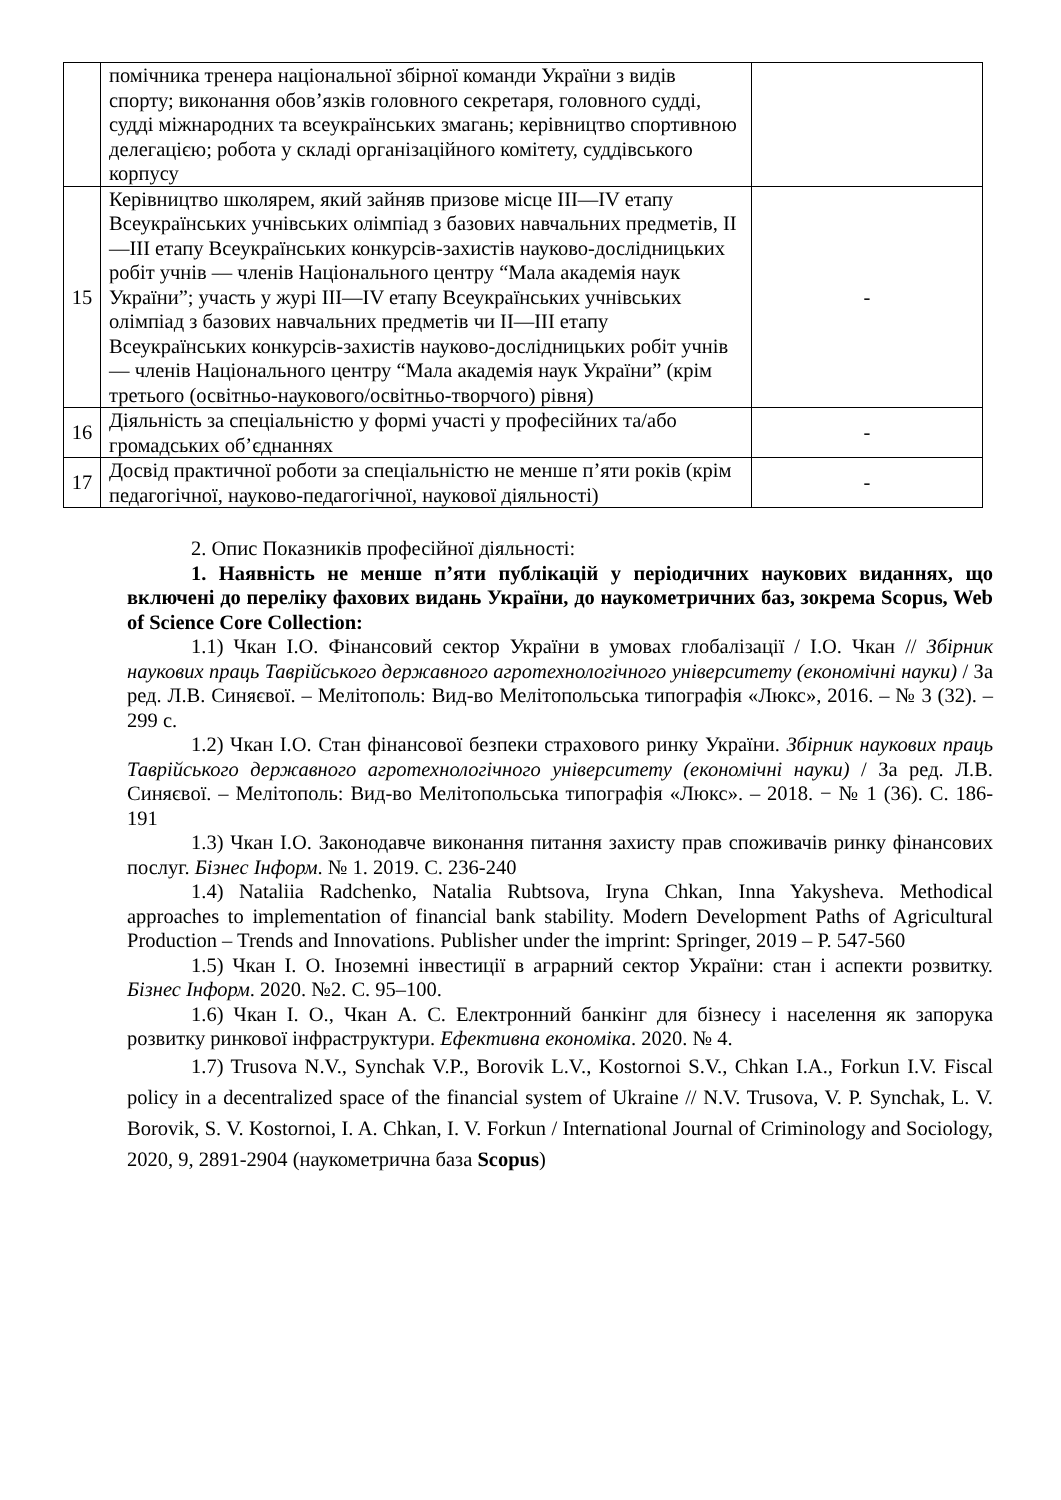| | помічника тренера національної збірної команди України з видів спорту; виконання обов’язків головного секретаря, головного судді, судді міжнародних та всеукраїнських змагань; керівництво спортивною делегацією; робота у складі організаційного комітету, суддівського корпусу | |
| 15 | Керівництво школярем, який зайняв призове місце III—IV етапу Всеукраїнських учнівських олімпіад з базових навчальних предметів, II—III етапу Всеукраїнських конкурсів-захистів науково-дослідницьких робіт учнів — членів Національного центру “Мала академія наук України”; участь у журі III—IV етапу Всеукраїнських учнівських олімпіад з базових навчальних предметів чи II—III етапу Всеукраїнських конкурсів-захистів науково-дослідницьких робіт учнів — членів Національного центру “Мала академія наук України” (крім третього (освітньо-наукового/освітньо-творчого) рівня) | - |
| 16 | Діяльність за спеціальністю у формі участі у професійних та/або громадських об’єднаннях | - |
| 17 | Досвід практичної роботи за спеціальністю не менше п’яти років (крім педагогічної, науково-педагогічної, наукової діяльності) | - |
2. Опис Показників професійної діяльності:
1. Наявність не менше п’яти публікацій у періодичних наукових виданнях, що включені до переліку фахових видань України, до наукометричних баз, зокрема Scopus, Web of Science Core Collection:
1.1) Чкан І.О. Фінансовий сектор України в умовах глобалізації / І.О. Чкан // Збірник наукових праць Таврійського державного агротехнологічного університету (економічні науки) / За ред. Л.В. Синяєвої. – Мелітополь: Вид-во Мелітопольська типографія «Люкс», 2016. – № 3 (32). – 299 с.
1.2) Чкан І.О. Стан фінансової безпеки страхового ринку України. Збірник наукових праць Таврійського державного агротехнологічного університету (економічні науки) / За ред. Л.В. Синяєвої. – Мелітополь: Вид-во Мелітопольська типографія «Люкс». – 2018. − № 1 (36). С. 186-191
1.3) Чкан І.О. Законодавче виконання питання захисту прав споживачів ринку фінансових послуг. Бізнес Інформ. № 1. 2019. С. 236-240
1.4) Nataliia Radchenko, Natalia Rubtsova, Iryna Chkan, Inna Yakysheva. Methodical approaches to implementation of financial bank stability. Modern Development Paths of Agricultural Production – Trends and Innovations. Publisher under the imprint: Springer, 2019 – P. 547-560
1.5) Чкан І. О. Іноземні інвестиції в аграрний сектор України: стан і аспекти розвитку. Бізнес Інформ. 2020. №2. С. 95–100.
1.6) Чкан І. О., Чкан А. С. Електронний банкінг для бізнесу і населення як запорука розвитку ринкової інфраструктури. Ефективна економіка. 2020. № 4.
1.7) Trusova N.V., Synchak V.P., Borovik L.V., Kostornoi S.V., Chkan I.A., Forkun I.V. Fiscal policy in a decentralized space of the financial system of Ukraine // N.V. Trusova, V. P. Synchak, L. V. Borovik, S. V. Kostornoi, I. A. Chkan, I. V. Forkun / International Journal of Criminology and Sociology, 2020, 9, 2891-2904 (наукометрична база Scopus)